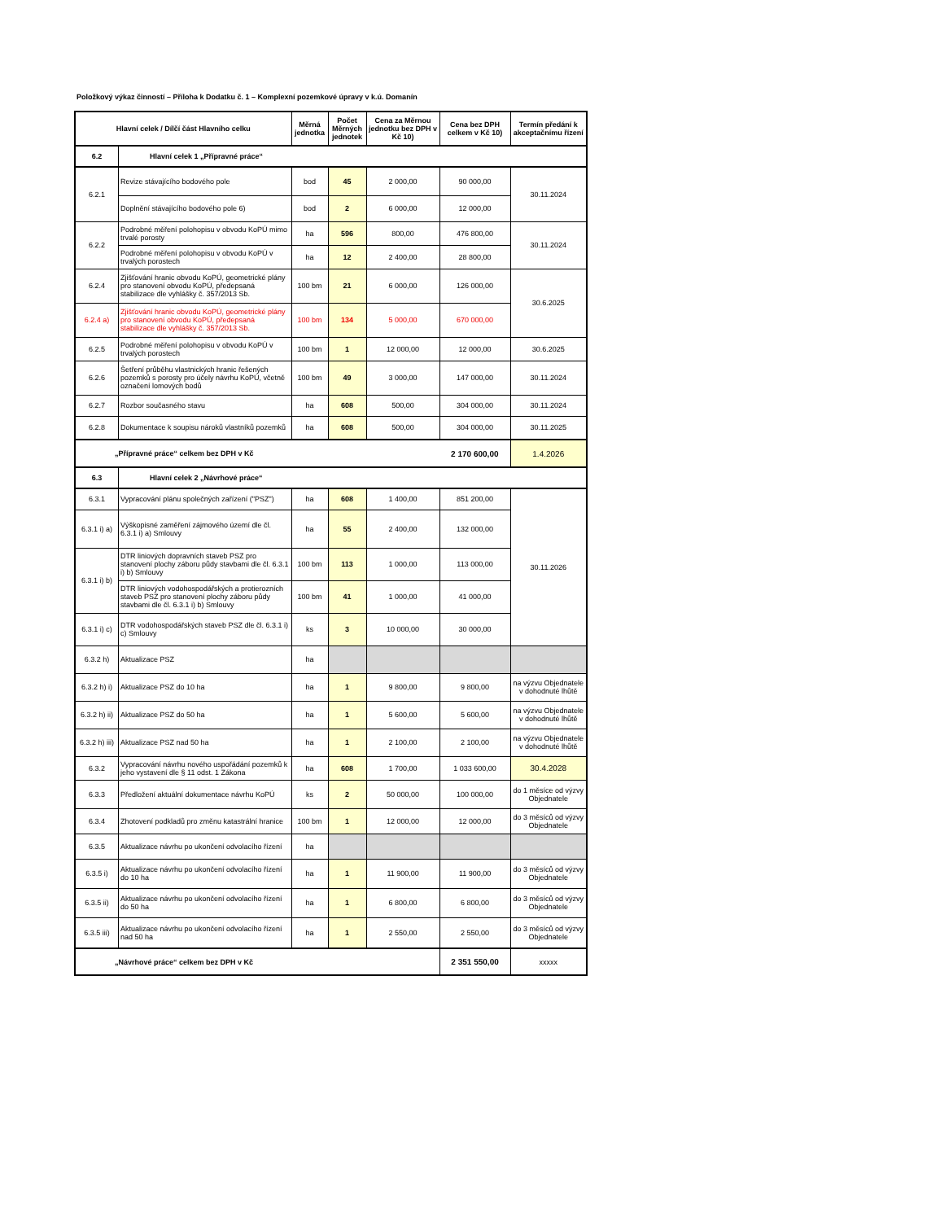Položkový výkaz činností – Příloha k Dodatku č. 1 – Komplexní pozemkové úpravy v k.ú. Domanín
| Hlavní celek / Dílčí část Hlavního celku | | Měrná jednotka | Počet Měrných jednotek | Cena za Měrnou jednotku bez DPH v Kč 10) | Cena bez DPH celkem v Kč 10) | Termín předání k akceptačnímu řízení |
| --- | --- | --- | --- | --- | --- | --- |
| 6.2 | Hlavní celek 1 „Přípravné práce“ | | | | | |
| 6.2.1 | Revize stávajícího bodového pole | bod | 45 | 2 000,00 | 90 000,00 | 30.11.2024 |
| | Doplnění stávajícího bodového pole 6) | bod | 2 | 6 000,00 | 12 000,00 | |
| 6.2.2 | Podrobné měření polohopisu v obvodu KoPÚ mimo trvalé porosty | ha | 596 | 800,00 | 476 800,00 | 30.11.2024 |
| | Podrobné měření polohopisu v obvodu KoPÚ v trvalých porostech | ha | 12 | 2 400,00 | 28 800,00 | |
| 6.2.4 | Zjišťování hranic obvodu KoPÚ, geometrické plány pro stanovení obvodu KoPÚ, předepsaná stabilizace dle vyhlášky č. 357/2013 Sb. | 100 bm | 21 | 6 000,00 | 126 000,00 | 30.6.2025 |
| 6.2.4 a) | Zjišťování hranic obvodu KoPÚ, geometrické plány pro stanovení obvodu KoPÚ, předepsaná stabilizace dle vyhlášky č. 357/2013 Sb. | 100 bm | 134 | 5 000,00 | 670 000,00 | |
| 6.2.5 | Podrobné měření polohopisu v obvodu KoPÚ v trvalých porostech | 100 bm | 1 | 12 000,00 | 12 000,00 | 30.6.2025 |
| 6.2.6 | Šetření průběhu vlastnických hranic řešených pozemků s porosty pro účely návrhu KoPÚ, včetně označení lomových bodů | 100 bm | 49 | 3 000,00 | 147 000,00 | 30.11.2024 |
| 6.2.7 | Rozbor současného stavu | ha | 608 | 500,00 | 304 000,00 | 30.11.2024 |
| 6.2.8 | Dokumentace k soupisu nároků vlastníků pozemků | ha | 608 | 500,00 | 304 000,00 | 30.11.2025 |
| „Přípravné práce“ celkem bez DPH v Kč | | | | | 2 170 600,00 | 1.4.2026 |
| 6.3 | Hlavní celek 2 „Návrhové práce“ | | | | | |
| 6.3.1 | Vypracování plánu společných zařízení ("PSZ") | ha | 608 | 1 400,00 | 851 200,00 | 30.11.2026 |
| 6.3.1 i) a) | Výškopisné zaměření zájmového území dle čl. 6.3.1 i) a) Smlouvy | ha | 55 | 2 400,00 | 132 000,00 | |
| 6.3.1 i) b) | DTR liniových dopravních staveb PSZ pro stanovení plochy záboru půdy stavbami dle čl. 6.3.1 i) b) Smlouvy | 100 bm | 113 | 1 000,00 | 113 000,00 | |
| | DTR liniových vodohospodářských a protierozních staveb PSZ pro stanovení plochy záboru půdy stavbami dle čl. 6.3.1 i) b) Smlouvy | 100 bm | 41 | 1 000,00 | 41 000,00 | |
| 6.3.1 i) c) | DTR vodohospodářských staveb PSZ dle čl. 6.3.1 i) c) Smlouvy | ks | 3 | 10 000,00 | 30 000,00 | |
| 6.3.2 h) | Aktualizace PSZ | ha | | | | |
| 6.3.2 h) i) | Aktualizace PSZ do 10 ha | ha | 1 | 9 800,00 | 9 800,00 | na výzvu Objednatele v dohodnuté lhůtě |
| 6.3.2 h) ii) | Aktualizace PSZ do 50 ha | ha | 1 | 5 600,00 | 5 600,00 | na výzvu Objednatele v dohodnuté lhůtě |
| 6.3.2 h) iii) | Aktualizace PSZ nad 50 ha | ha | 1 | 2 100,00 | 2 100,00 | na výzvu Objednatele v dohodnuté lhůtě |
| 6.3.2 | Vypracování návrhu nového uspořádání pozemků k jeho vystavení dle § 11 odst. 1 Zákona | ha | 608 | 1 700,00 | 1 033 600,00 | 30.4.2028 |
| 6.3.3 | Předložení aktuální dokumentace návrhu KoPÚ | ks | 2 | 50 000,00 | 100 000,00 | do 1 měsíce od výzvy Objednatele |
| 6.3.4 | Zhotovení podkladů pro změnu katastrální hranice | 100 bm | 1 | 12 000,00 | 12 000,00 | do 3 měsíců od výzvy Objednatele |
| 6.3.5 | Aktualizace návrhu po ukončení odvolacího řízení | ha | | | | |
| 6.3.5 i) | Aktualizace návrhu po ukončení odvolacího řízení do 10 ha | ha | 1 | 11 900,00 | 11 900,00 | do 3 měsíců od výzvy Objednatele |
| 6.3.5 ii) | Aktualizace návrhu po ukončení odvolacího řízení do 50 ha | ha | 1 | 6 800,00 | 6 800,00 | do 3 měsíců od výzvy Objednatele |
| 6.3.5 iii) | Aktualizace návrhu po ukončení odvolacího řízení nad 50 ha | ha | 1 | 2 550,00 | 2 550,00 | do 3 měsíců od výzvy Objednatele |
| „Návrhové práce“ celkem bez DPH v Kč | | | | | 2 351 550,00 | xxxxx |